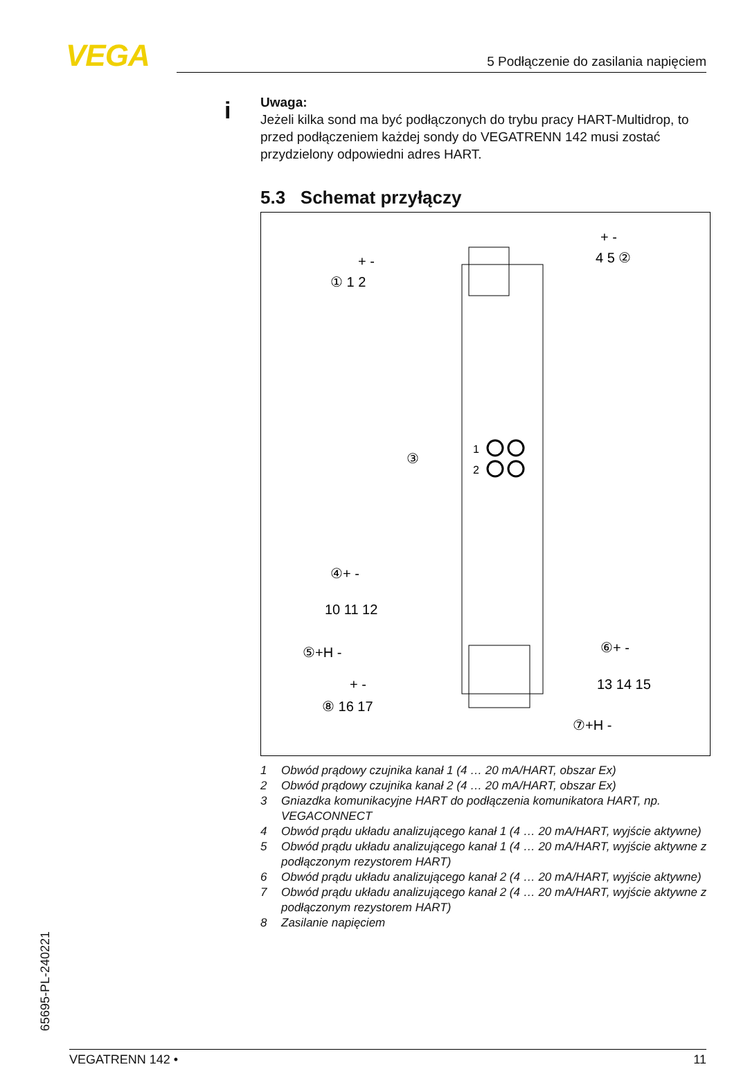VEGA 5 Podłączenie do zasilania napięciem
i
Uwaga:
Jeżeli kilka sond ma być podłączonych do trybu pracy HART-Multidrop, to przed podłączeniem każdej sondy do VEGATRENN 142 musi zostać przydzielony odpowiedni adres HART.
5.3 Schemat przyłączy
1
2
① 1 2
+ -
4 5 ②
+ -
③
④+ -
10 11 12
⑤+H -
⑥+ -
13 14 15
⑦+H -
+ -
⑧ 16 17
1 Obwód prądowy czujnika kanał 1 (4 … 20 mA/HART, obszar Ex)
2 Obwód prądowy czujnika kanał 2 (4 … 20 mA/HART, obszar Ex)
3 Gniazdka komunikacyjne HART do podłączenia komunikatora HART, np. VEGACONNECT
4 Obwód prądu układu analizującego kanał 1 (4 … 20 mA/HART, wyjście aktywne)
5 Obwód prądu układu analizującego kanał 1 (4 … 20 mA/HART, wyjście aktywne z podłączonym rezystorem HART)
6 Obwód prądu układu analizującego kanał 2 (4 … 20 mA/HART, wyjście aktywne)
7 Obwód prądu układu analizującego kanał 2 (4 … 20 mA/HART, wyjście aktywne z podłączonym rezystorem HART)
8 Zasilanie napięciem
65695-PL-240221
VEGATRENN 142 • 11